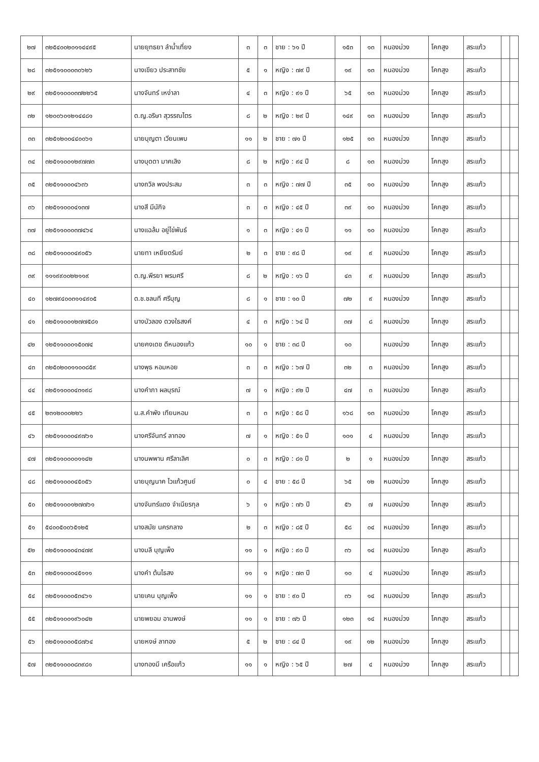| ๒๗ | ๓๒๕๔๐๐๒๐๑๑๔๔๙๕ | นายยุทธยา ลำน้ำเที่ยง | ๓ | ๓ | ชาย : ๖๑ ปี | ๑๕๓ | ๑๓ | หนองม่วง | โคกสูง | สระแก้ว | | |
| ๒๘ | ๓๒๕๑๑๐๐๐๓๐๖๒๖ | นางเขียว ประสาทชัย | ๕ | ๑ | หญิง : ๗๙ ปี | ๑๙ | ๑๓ | หนองม่วง | โคกสูง | สระแก้ว | | |
| ๒๙ | ๓๒๕๑๑๐๐๐๓๗๒๒๖๕ | นางจันทร์ เหง่าลา | ๔ | ๓ | หญิง : ๙๑ ปี | ๖๕ | ๑๓ | หนองม่วง | โคกสูง | สระแก้ว | | |
| ๓๒ | ๑๒๐๐๖๐๑๒๑๔๔๘๑ | ด.ญ.อริษา สุวรรณไตร | ๘ | ๒ | หญิง : ๒๙ ปี | ๑๔๙ | ๑๓ | หนองม่วง | โคกสูง | สระแก้ว | | |
| ๓๓ | ๓๒๕๑๒๐๐๔๔๐๐๖๑ | นายบุญตา เวียนเพบ | ๑๑ | ๒ | ชาย : ๗๑ ปี | ๑๒๕ | ๑๓ | หนองม่วง | โคกสูง | สระแก้ว | | |
| ๓๔ | ๓๒๕๑๑๐๐๑๒๙๗๗๓ | นางบุดดา มาคเลิง | ๘ | ๒ | หญิง : ๙๔ ปี | ๘ | ๑๓ | หนองม่วง | โคกสูง | สระแก้ว | | |
| ๓๕ | ๓๒๕๑๑๐๐๐๔๖๓๖ | นางถวิล พงประสม | ๓ | ๓ | หญิง : ๗๗ ปี | ๓๕ | ๑๐ | หนองม่วง | โคกสูง | สระแก้ว | | |
| ๓๖ | ๓๒๕๑๑๐๐๐๔๑๓๗ | นางสี มีนักิจ | ๓ | ๓ | หญิง : ๔๕ ปี | ๓๙ | ๑๐ | หนองม่วง | โคกสูง | สระแก้ว | | |
| ๓๗ | ๓๒๕๑๑๐๐๐๓๗๔๖๔ | นางแฉล้ม อยู่ไข่พันธ์ | ๑ | ๓ | หญิง : ๔๑ ปี | ๑๑ | ๑๐ | หนองม่วง | โคกสูง | สระแก้ว | | |
| ๓๘ | ๓๒๕๑๑๐๐๐๔๙๐๕๖ | นายทา เหยียดรัมย์ | ๒ | ๓ | ชาย : ๙๘ ปี | ๑๙ | ๙ | หนองม่วง | โคกสูง | สระแก้ว | | |
| ๓๙ | ๑๑๑๙๙๐๐๒๒๑๑๙ | ด.ญ.พีรยา พรมศรี | ๘ | ๒ | หญิง : ๑๖ ปี | ๔๓ | ๙ | หนองม่วง | โคกสูง | สระแก้ว | | |
| ๔๐ | ๑๒๗๙๔๐๐๓๑๑๔๙๐๕ | ด.ช.ชลนที ศรีบุญ | ๘ | ๑ | ชาย : ๑๐ ปี | ๗๒ | ๙ | หนองม่วง | โคกสูง | สระแก้ว | | |
| ๔๑ | ๓๒๕๑๑๐๐๑๒๗๗๕๘๑ | นางบัวลอง ดวงใธสงค์ | ๔ | ๓ | หญิง : ๖๔ ปี | ๓๗ | ๘ | หนองม่วง | โคกสูง | สระแก้ว | | |
| ๔๒ | ๑๒๕๑๑๐๐๐๑๕๐๗๔ | นายคงเดช ดีหนองแก้ว | ๑๐ | ๑ | ชาย : ๓๘ ปี | ๑๐ | | หนองม่วง | โคกสูง | สระแก้ว | | |
| ๔๓ | ๓๒๕๐๒๐๐๑๑๐๐๘๕๙ | นางพุธ หอมหอย | ๓ | ๓ | หญิง : ๖๗ ปี | ๓๒ | ๓ | หนองม่วง | โคกสูง | สระแก้ว | | |
| ๔๔ | ๓๒๕๑๑๐๐๐๔๓๑๙๘ | นางคำภา ผลบุรณ์ | ๗ | ๑ | หญิง : ๙๒ ปี | ๔๗ | ๓ | หนองม่วง | โคกสูง | สระแก้ว | | |
| ๔๕ | ๒๓๑๒๐๐๐๒๒๖ | น.ส.คำพัง เทียนหอม | ๓ | ๓ | หญิง : ๕๘ ปี | ๑๖๘ | ๑๓ | หนองม่วง | โคกสูง | สระแก้ว | | |
| ๔๖ | ๓๒๕๑๑๐๐๐๔๙๗๖๑ | นางศรีจันทร์ ลาทอง | ๗ | ๑ | หญิง : ๕๑ ปี | ๑๐๑ | ๔ | หนองม่วง | โคกสูง | สระแก้ว | | |
| ๔๗ | ๓๒๕๑๑๐๐๐๐๑๑๔๒ | นางนพพาน ศรีลาเลิศ | ๐ | ๓ | หญิง : ๘๑ ปี | ๒ | ๑ | หนองม่วง | โคกสูง | สระแก้ว | | |
| ๔๘ | ๓๒๕๑๑๐๐๐๔๕๐๕๖ | นายบุญนาค ไวแก้วศูนย์ | ๐ | ๔ | ชาย : ๕๘ ปี | ๖๕ | ๑๒ | หนองม่วง | โคกสูง | สระแก้ว | | |
| ๕๐ | ๓๒๕๑๑๐๐๑๒๗๗๖๑ | นางจันทร์แดง จำเนียรกุล | ๖ | ๑ | หญิง : ๗๖ ปี | ๕๖ | ๗ | หนองม่วง | โคกสูง | สระแก้ว | | |
| ๕๑ | ๕๔๐๐๕๐๐๖๕๑๒๕ | นางสมัย นครกลาง | ๒ | ๓ | หญิง : ๘๕ ปี | ๕๘ | ๐๔ | หนองม่วง | โคกสูง | สระแก้ว | | |
| ๕๒ | ๓๒๕๑๑๐๐๐๔๓๔๗๙ | นางมลี บุญเพ็ง | ๑๑ | ๑ | หญิง : ๙๐ ปี | ๓๖ | ๑๔ | หนองม่วง | โคกสูง | สระแก้ว | | |
| ๕๓ | ๓๒๕๑๑๐๐๐๔๕๑๑๑ | นางคำ ต้นไธสง | ๑๑ | ๑ | หญิง : ๗๓ ปี | ๑๐ | ๔ | หนองม่วง | โคกสูง | สระแก้ว | | |
| ๕๔ | ๓๒๕๑๑๐๐๐๕๓๔๖๑ | นายเคน บุญเพ็ง | ๑๑ | ๑ | ชาย : ๙๐ ปี | ๓๖ | ๑๔ | หนองม่วง | โคกสูง | สระแก้ว | | |
| ๕๕ | ๓๒๕๑๑๐๐๑๙๖๐๔๒ | นายพยอม อานพงษ์ | ๑๑ | ๑ | ชาย : ๗๖ ปี | ๑๒๓ | ๑๔ | หนองม่วง | โคกสูง | สระแก้ว | | |
| ๕๖ | ๓๒๕๑๑๐๐๐๕๘๗๖๔ | นายหงษ์ ลาทอง | ๕ | ๒ | ชาย : ๘๔ ปี | ๑๙ | ๑๒ | หนองม่วง | โคกสูง | สระแก้ว | | |
| ๕๗ | ๓๒๕๑๑๐๐๐๘๓๙๘๑ | นางทองมี เครือแก้ว | ๑๑ | ๑ | หญิง : ๖๕ ปี | ๒๗ | ๔ | หนองม่วง | โคกสูง | สระแก้ว | | |